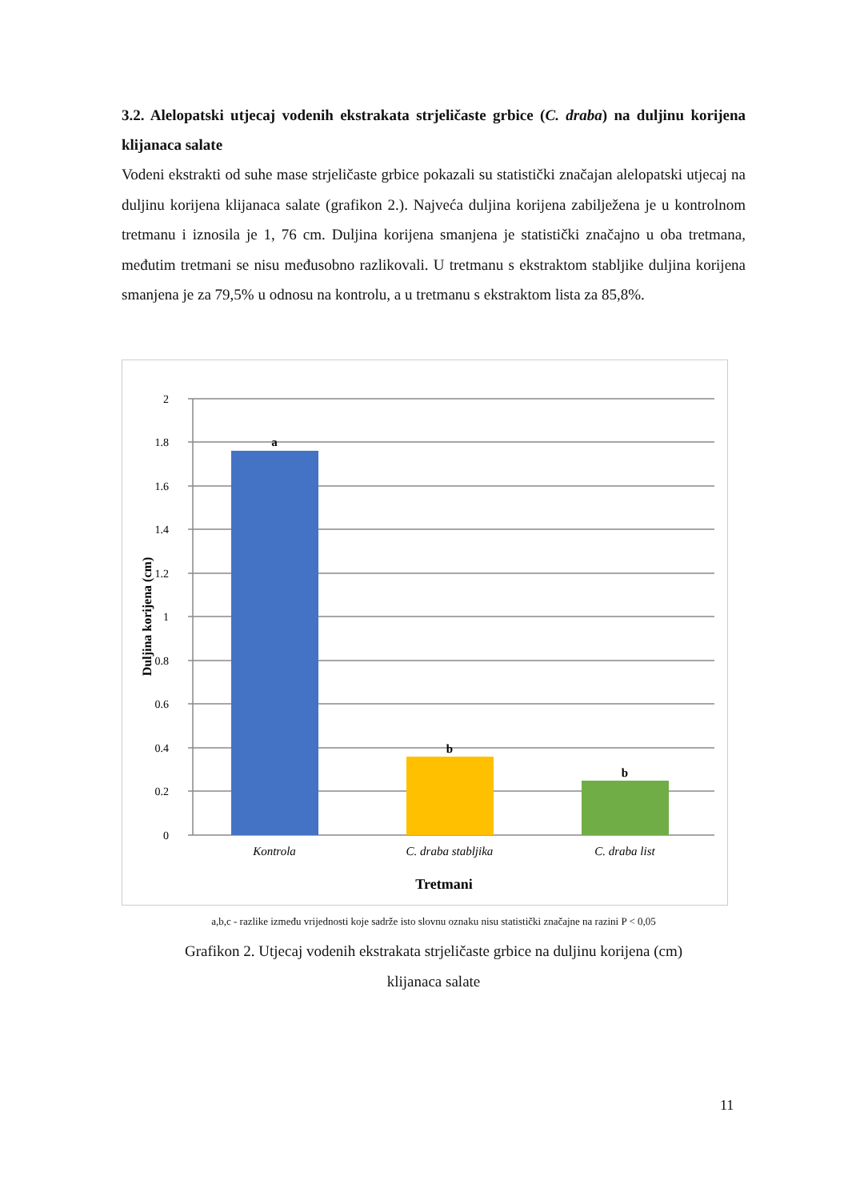3.2. Alelopatski utjecaj vodenih ekstrakata strjeličaste grbice (C. draba) na duljinu korijena klijanaca salate
Vodeni ekstrakti od suhe mase strjeličaste grbice pokazali su statistički značajan alelopatski utjecaj na duljinu korijena klijanaca salate (grafikon 2.). Najveća duljina korijena zabilježena je u kontrolnom tretmanu i iznosila je 1, 76 cm. Duljina korijena smanjena je statistički značajno u oba tretmana, međutim tretmani se nisu međusobno razlikovali. U tretmanu s ekstraktom stabljike duljina korijena smanjena je za 79,5% u odnosu na kontrolu, a u tretmanu s ekstraktom lista za 85,8%.
2
1.8
1.6
1.4
1.2
1
0.8
0.6
0.4
0.2
0
a
b
b
Kontrola
C. draba stabljika
C. draba list
Tretmani
Duljina korijena (cm)
a,b,c - razlike između vrijednosti koje sadrže isto slovnu oznaku nisu statistički značajne na razini P < 0,05
Grafikon 2. Utjecaj vodenih ekstrakata strjeličaste grbice na duljinu korijena (cm)
klijanaca salate
11